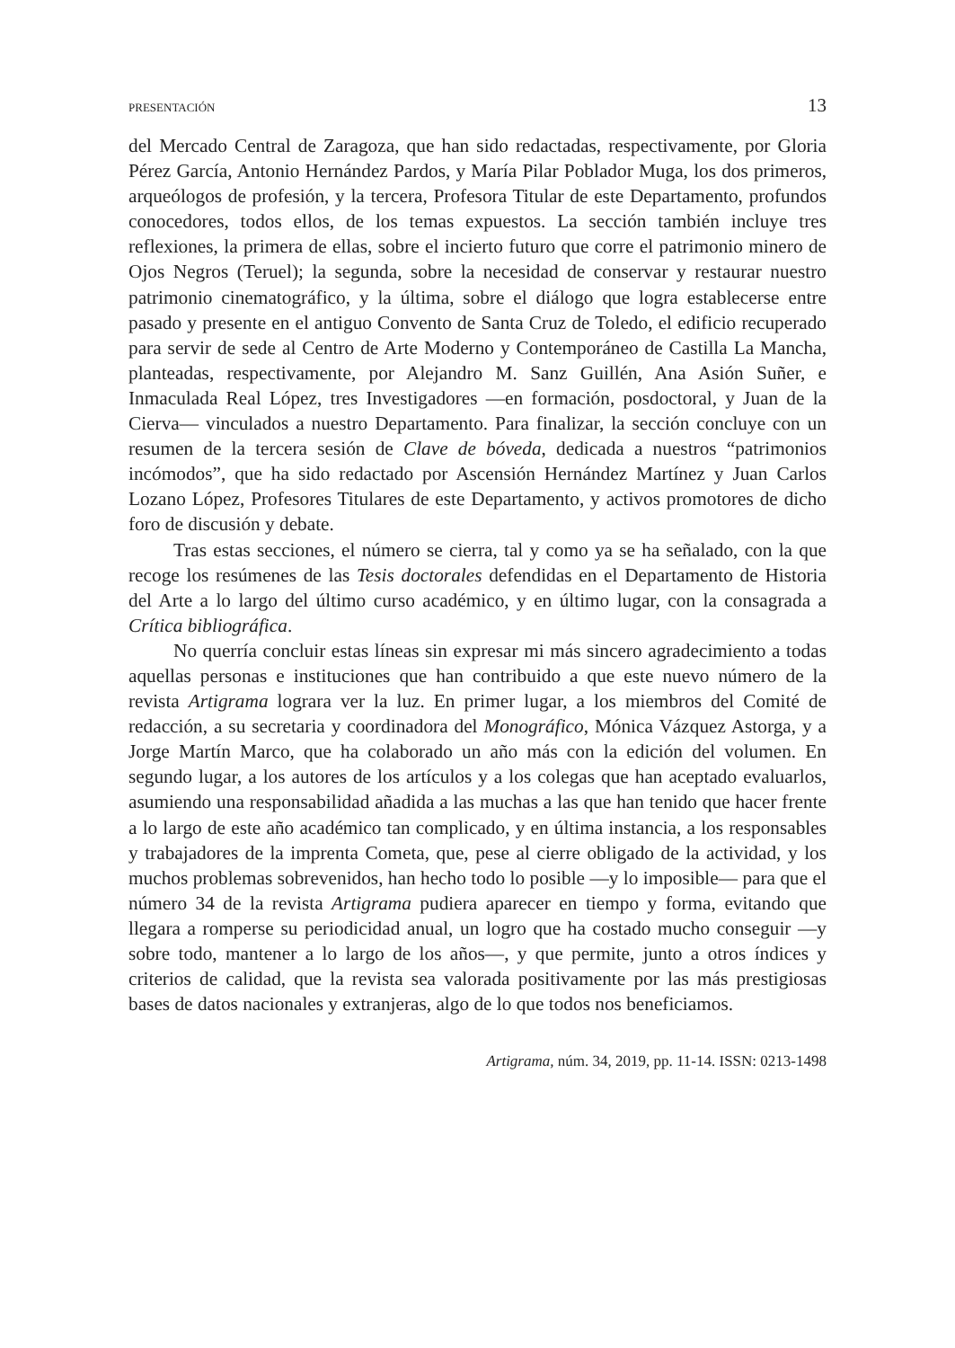PRESENTACIÓN 13
del Mercado Central de Zaragoza, que han sido redactadas, respectivamente, por Gloria Pérez García, Antonio Hernández Pardos, y María Pilar Poblador Muga, los dos primeros, arqueólogos de profesión, y la tercera, Profesora Titular de este Departamento, profundos conocedores, todos ellos, de los temas expuestos. La sección también incluye tres reflexiones, la primera de ellas, sobre el incierto futuro que corre el patrimonio minero de Ojos Negros (Teruel); la segunda, sobre la necesidad de conservar y restaurar nuestro patrimonio cinematográfico, y la última, sobre el diálogo que logra establecerse entre pasado y presente en el antiguo Convento de Santa Cruz de Toledo, el edificio recuperado para servir de sede al Centro de Arte Moderno y Contemporáneo de Castilla La Mancha, planteadas, respectivamente, por Alejandro M. Sanz Guillén, Ana Asión Suñer, e Inmaculada Real López, tres Investigadores —en formación, posdoctoral, y Juan de la Cierva— vinculados a nuestro Departamento. Para finalizar, la sección concluye con un resumen de la tercera sesión de Clave de bóveda, dedicada a nuestros “patrimonios incómodos”, que ha sido redactado por Ascensión Hernández Martínez y Juan Carlos Lozano López, Profesores Titulares de este Departamento, y activos promotores de dicho foro de discusión y debate.
Tras estas secciones, el número se cierra, tal y como ya se ha señalado, con la que recoge los resúmenes de las Tesis doctorales defendidas en el Departamento de Historia del Arte a lo largo del último curso académico, y en último lugar, con la consagrada a Crítica bibliográfica.
No querría concluir estas líneas sin expresar mi más sincero agradecimiento a todas aquellas personas e instituciones que han contribuido a que este nuevo número de la revista Artigrama lograra ver la luz. En primer lugar, a los miembros del Comité de redacción, a su secretaria y coordinadora del Monográfico, Mónica Vázquez Astorga, y a Jorge Martín Marco, que ha colaborado un año más con la edición del volumen. En segundo lugar, a los autores de los artículos y a los colegas que han aceptado evaluarlos, asumiendo una responsabilidad añadida a las muchas a las que han tenido que hacer frente a lo largo de este año académico tan complicado, y en última instancia, a los responsables y trabajadores de la imprenta Cometa, que, pese al cierre obligado de la actividad, y los muchos problemas sobrevenidos, han hecho todo lo posible —y lo imposible— para que el número 34 de la revista Artigrama pudiera aparecer en tiempo y forma, evitando que llegara a romperse su periodicidad anual, un logro que ha costado mucho conseguir —y sobre todo, mantener a lo largo de los años—, y que permite, junto a otros índices y criterios de calidad, que la revista sea valorada positivamente por las más prestigiosas bases de datos nacionales y extranjeras, algo de lo que todos nos beneficiamos.
Artigrama, núm. 34, 2019, pp. 11-14. ISSN: 0213-1498